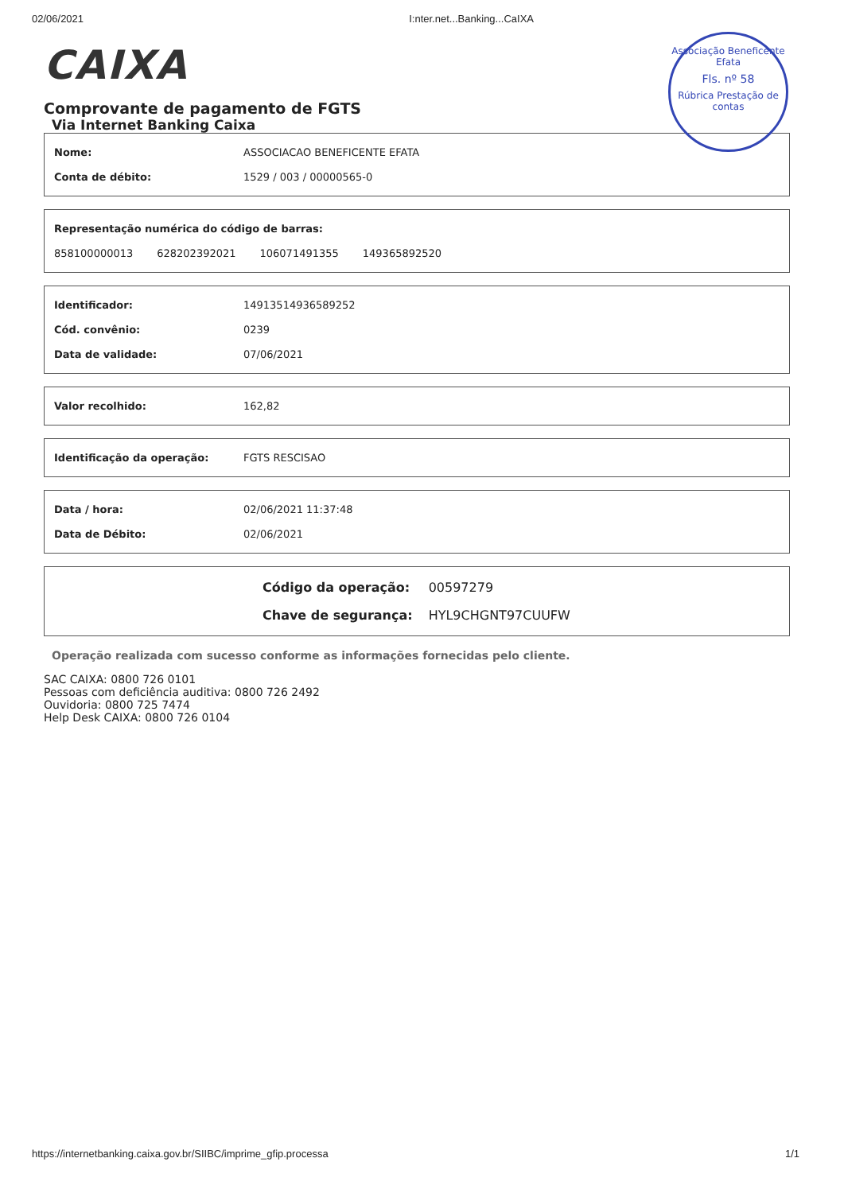02/06/2021 I:nter.net...Banking...CaIXA
Associação Beneficente Efata
Fls. nº 58
Rúbrica Prestação de contas
CAIXA
Comprovante de pagamento de FGTS
Via Internet Banking Caixa
| Nome: | ASSOCIACAO BENEFICENTE EFATA |
| Conta de débito: | 1529 / 003 / 00000565-0 |
| Representação numérica do código de barras: | | | |
| 858100000013 | 628202392021 | 106071491355 | 149365892520 |
| Identificador: | 14913514936589252 |
| Cód. convênio: | 0239 |
| Data de validade: | 07/06/2021 |
| Valor recolhido: | 162,82 |
| Identificação da operação: | FGTS RESCISAO |
| Data / hora: | 02/06/2021 11:37:48 |
| Data de Débito: | 02/06/2021 |
| Código da operação: | 00597279 |
| Chave de segurança: | HYL9CHGNT97CUUFW |
Operação realizada com sucesso conforme as informações fornecidas pelo cliente.
SAC CAIXA: 0800 726 0101
Pessoas com deficiência auditiva: 0800 726 2492
Ouvidoria: 0800 725 7474
Help Desk CAIXA: 0800 726 0104
https://internetbanking.caixa.gov.br/SIIBC/imprime_gfip.processa 1/1